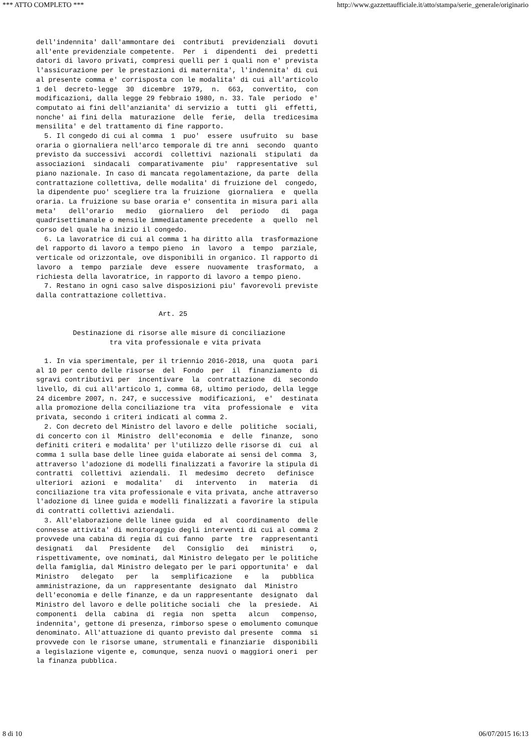*** ATTO COMPLETO *** http://www.gazzettaufficiale.it/atto/stampa/serie_generale/originario
dell'indennita' dall'ammontare dei  contributi  previdenziali  dovuti
all'ente previdenziale competente.  Per  i  dipendenti  dei  predetti
datori di lavoro privati, compresi quelli per i quali non e' prevista
l'assicurazione per le prestazioni di maternita', l'indennita' di cui
al presente comma e' corrisposta con le modalita' di cui all'articolo
1 del  decreto-legge  30  dicembre  1979,  n.  663,  convertito,  con
modificazioni, dalla legge 29 febbraio 1980, n. 33. Tale  periodo  e'
computato ai fini dell'anzianita' di servizio a  tutti  gli  effetti,
nonche' ai fini della  maturazione  delle  ferie,  della  tredicesima
mensilita' e del trattamento di fine rapporto.
  5. Il congedo di cui al comma  1  puo'  essere  usufruito  su  base
oraria o giornaliera nell'arco temporale di tre anni  secondo  quanto
previsto da successivi  accordi  collettivi  nazionali  stipulati  da
associazioni  sindacali  comparativamente  piu'  rappresentative  sul
piano nazionale. In caso di mancata regolamentazione, da parte  della
contrattazione collettiva, delle modalita' di fruizione del  congedo,
la dipendente puo' scegliere tra la fruizione  giornaliera  e  quella
oraria. La fruizione su base oraria e' consentita in misura pari alla
meta'   dell'orario   medio   giornaliero   del   periodo   di   paga
quadrisettimanale o mensile immediatamente precedente  a  quello  nel
corso del quale ha inizio il congedo.
  6. La lavoratrice di cui al comma 1 ha diritto alla  trasformazione
del rapporto di lavoro a tempo pieno  in  lavoro  a  tempo  parziale,
verticale od orizzontale, ove disponibili in organico. Il rapporto di
lavoro  a  tempo  parziale  deve  essere  nuovamente  trasformato,  a
richiesta della lavoratrice, in rapporto di lavoro a tempo pieno.
  7. Restano in ogni caso salve disposizioni piu' favorevoli previste
dalla contrattazione collettiva.

                              Art. 25

         Destinazione di risorse alle misure di conciliazione
                  tra vita professionale e vita privata

  1. In via sperimentale, per il triennio 2016-2018, una  quota  pari
al 10 per cento delle risorse  del  Fondo  per  il  finanziamento  di
sgravi contributivi per  incentivare  la  contrattazione  di  secondo
livello, di cui all'articolo 1, comma 68, ultimo periodo, della legge
24 dicembre 2007, n. 247, e successive  modificazioni,  e'  destinata
alla promozione della conciliazione tra  vita  professionale  e  vita
privata, secondo i criteri indicati al comma 2.
  2. Con decreto del Ministro del lavoro e delle  politiche  sociali,
di concerto con il  Ministro  dell'economia  e  delle  finanze,  sono
definiti criteri e modalita' per l'utilizzo delle risorse di  cui  al
comma 1 sulla base delle linee guida elaborate ai sensi del comma  3,
attraverso l'adozione di modelli finalizzati a favorire la stipula di
contratti  collettivi  aziendali.  Il  medesimo  decreto   definisce
ulteriori  azioni  e  modalita'   di   intervento   in   materia   di
conciliazione tra vita professionale e vita privata, anche attraverso
l'adozione di linee guida e modelli finalizzati a favorire la stipula
di contratti collettivi aziendali.
  3. All'elaborazione delle linee guida  ed  al  coordinamento  delle
connesse attivita' di monitoraggio degli interventi di cui al comma 2
provvede una cabina di regia di cui fanno  parte  tre  rappresentanti
designati   dal   Presidente   del   Consiglio   dei   ministri    o,
rispettivamente, ove nominati, dal Ministro delegato per le politiche
della famiglia, dal Ministro delegato per le pari opportunita' e  dal
Ministro   delegato   per   la   semplificazione   e   la   pubblica
amministrazione, da un  rappresentante  designato  dal  Ministro
dell'economia e delle finanze, e da un rappresentante  designato  dal
Ministro del lavoro e delle politiche sociali  che  la  presiede.  Ai
componenti  della  cabina  di  regia  non  spetta   alcun   compenso,
indennita', gettone di presenza, rimborso spese o emolumento comunque
denominato. All'attuazione di quanto previsto dal presente  comma  si
provvede con le risorse umane, strumentali e finanziarie  disponibili
a legislazione vigente e, comunque, senza nuovi o maggiori oneri  per
la finanza pubblica.
8 di 10 06/07/2015 16:13